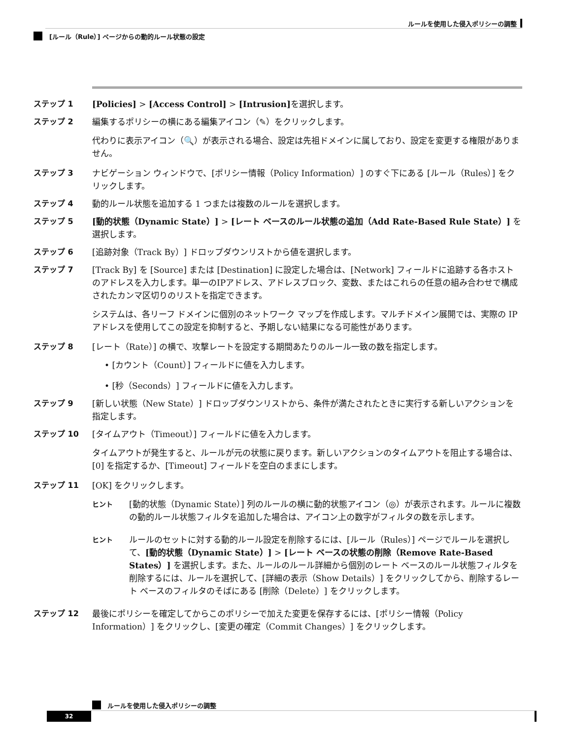ルールを使用した侵入ポリシーの調整
[ルール（Rule）] ページからの動的ルール状態の設定
ステップ 1 [Policies] > [Access Control] > [Intrusion] を選択します。
ステップ 2 編集するポリシーの横にある編集アイコン（✎）をクリックします。
代わりに表示アイコン（🔍）が表示される場合、設定は先祖ドメインに属しており、設定を変更する権限がありません。
ステップ 3 ナビゲーション ウィンドウで、[ポリシー情報（Policy Information）] のすぐ下にある [ルール（Rules）] をクリックします。
ステップ 4 動的ルール状態を追加する 1 つまたは複数のルールを選択します。
ステップ 5 [動的状態（Dynamic State）] > [レート ベースのルール状態の追加（Add Rate-Based Rule State）] を選択します。
ステップ 6 [追跡対象（Track By）] ドロップダウンリストから値を選択します。
ステップ 7 [Track By] を [Source] または [Destination] に設定した場合は、[Network] フィールドに追跡する各ホストのアドレスを入力します。単一のIPアドレス、アドレスブロック、変数、またはこれらの任意の組み合わせで構成されたカンマ区切りのリストを指定できます。
システムは、各リーフ ドメインに個別のネットワーク マップを作成します。マルチドメイン展開では、実際の IP アドレスを使用してこの設定を抑制すると、予期しない結果になる可能性があります。
ステップ 8 [レート（Rate）] の横で、攻撃レートを設定する期間あたりのルール一致の数を指定します。
• [カウント（Count）] フィールドに値を入力します。
• [秒（Seconds）] フィールドに値を入力します。
ステップ 9 [新しい状態（New State）] ドロップダウンリストから、条件が満たされたときに実行する新しいアクションを指定します。
ステップ 10 [タイムアウト（Timeout）] フィールドに値を入力します。
タイムアウトが発生すると、ルールが元の状態に戻ります。新しいアクションのタイムアウトを阻止する場合は、[0] を指定するか、[Timeout] フィールドを空白のままにします。
ステップ 11 [OK] をクリックします。
ヒント
[動的状態（Dynamic State）] 列のルールの横に動的状態アイコン（◎）が表示されます。ルールに複数の動的ルール状態フィルタを追加した場合は、アイコン上の数字がフィルタの数を示します。
ヒント
ルールのセットに対する動的ルール設定を削除するには、[ルール（Rules）] ページでルールを選択して、[動的状態（Dynamic State）] > [レート ベースの状態の削除（Remove Rate-Based States）] を選択します。また、ルールのルール詳細から個別のレート ベースのルール状態フィルタを削除するには、ルールを選択して、[詳細の表示（Show Details）] をクリックしてから、削除するレート ベースのフィルタのそばにある [削除（Delete）] をクリックします。
ステップ 12 最後にポリシーを確定してからこのポリシーで加えた変更を保存するには、[ポリシー情報（Policy Information）] をクリックし、[変更の確定（Commit Changes）] をクリックします。
ルールを使用した侵入ポリシーの調整
32